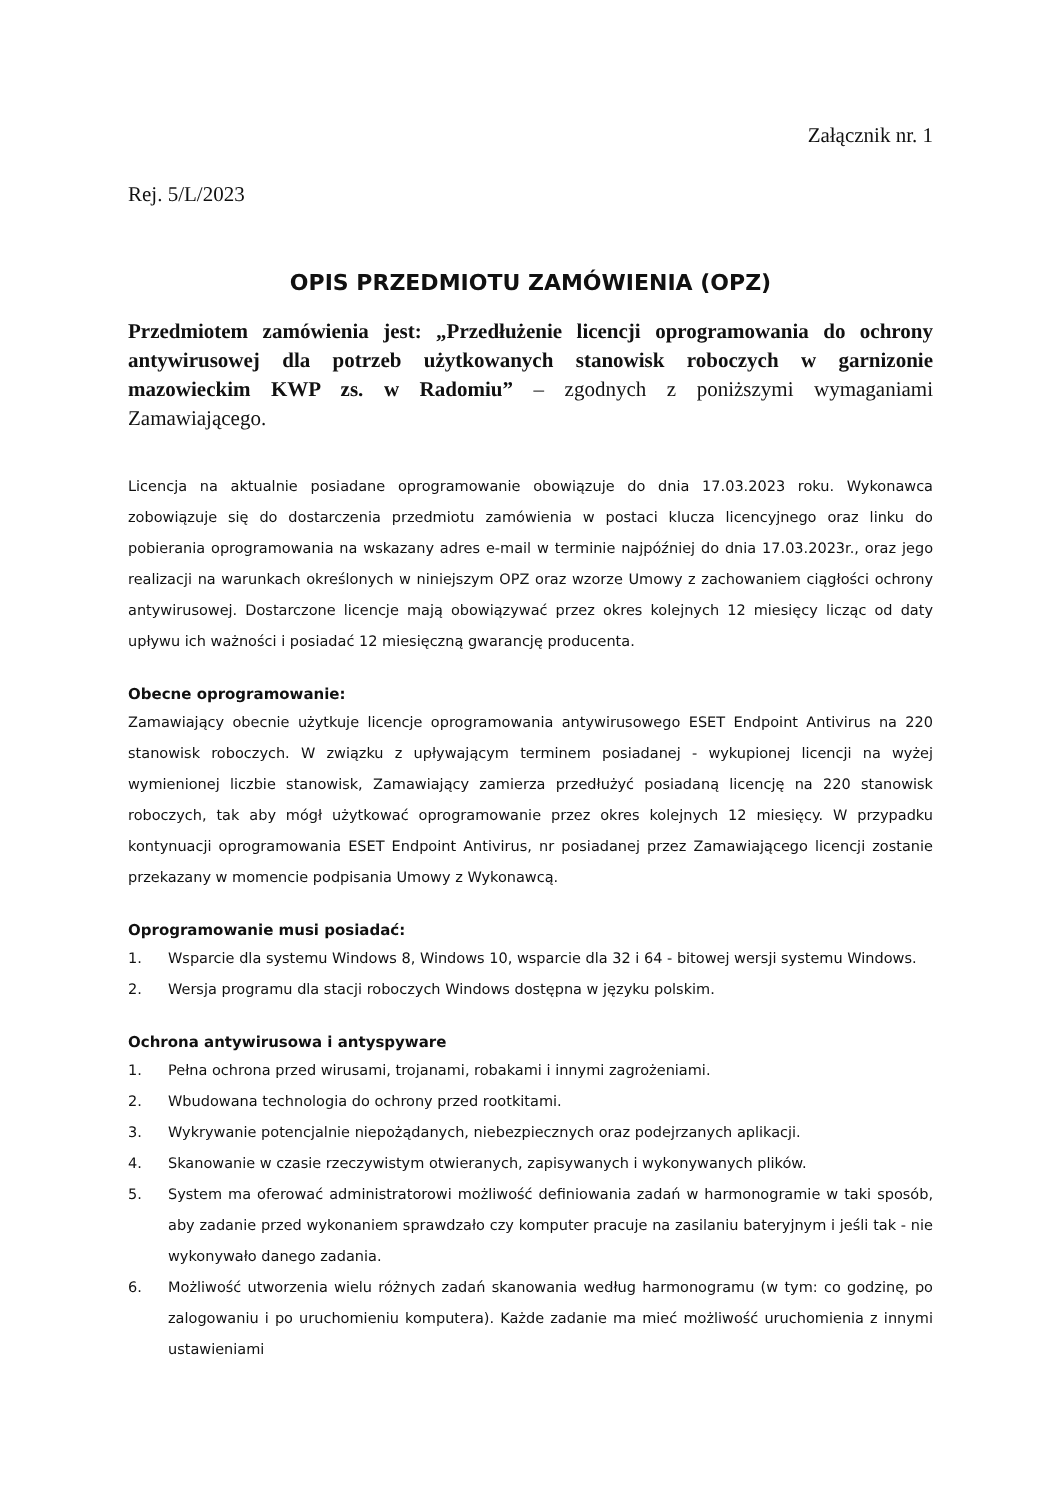Załącznik nr. 1
Rej. 5/L/2023
OPIS PRZEDMIOTU ZAMÓWIENIA (OPZ)
Przedmiotem zamówienia jest: „Przedłużenie licencji oprogramowania do ochrony antywirusowej dla potrzeb użytkowanych stanowisk roboczych w garnizonie mazowieckim KWP zs. w Radomiu” – zgodnych z poniższymi wymaganiami Zamawiającego.
Licencja na aktualnie posiadane oprogramowanie obowiązuje do dnia 17.03.2023 roku. Wykonawca zobowiązuje się do dostarczenia przedmiotu zamówienia w postaci klucza licencyjnego oraz linku do pobierania oprogramowania na wskazany adres e-mail w terminie najpóźniej do dnia 17.03.2023r., oraz jego realizacji na warunkach określonych w niniejszym OPZ oraz wzorze Umowy z zachowaniem ciągłości ochrony antywirusowej. Dostarczone licencje mają obowiązywać przez okres kolejnych 12 miesięcy licząc od daty upływu ich ważności i posiadać 12 miesięczną gwarancję producenta.
Obecne oprogramowanie:
Zamawiający obecnie użytkuje licencje oprogramowania antywirusowego ESET Endpoint Antivirus na 220 stanowisk roboczych. W związku z upływającym terminem posiadanej - wykupionej licencji na wyżej wymienionej liczbie stanowisk, Zamawiający zamierza przedłużyć posiadaną licencję na 220 stanowisk roboczych, tak aby mógł użytkować oprogramowanie przez okres kolejnych 12 miesięcy. W przypadku kontynuacji oprogramowania ESET Endpoint Antivirus, nr posiadanej przez Zamawiającego licencji zostanie przekazany w momencie podpisania Umowy z Wykonawcą.
Oprogramowanie musi posiadać:
1. Wsparcie dla systemu Windows 8, Windows 10, wsparcie dla 32 i 64 - bitowej wersji systemu Windows.
2. Wersja programu dla stacji roboczych Windows dostępna w języku polskim.
Ochrona antywirusowa i antyspyware
1. Pełna ochrona przed wirusami, trojanami, robakami i innymi zagrożeniami.
2. Wbudowana technologia do ochrony przed rootkitami.
3. Wykrywanie potencjalnie niepożądanych, niebezpiecznych oraz podejrzanych aplikacji.
4. Skanowanie w czasie rzeczywistym otwieranych, zapisywanych i wykonywanych plików.
5. System ma oferować administratorowi możliwość definiowania zadań w harmonogramie w taki sposób, aby zadanie przed wykonaniem sprawdzało czy komputer pracuje na zasilaniu bateryjnym i jeśli tak - nie wykonywało danego zadania.
6. Możliwość utworzenia wielu różnych zadań skanowania według harmonogramu (w tym: co godzinę, po zalogowaniu i po uruchomieniu komputera). Każde zadanie ma mieć możliwość uruchomienia z innymi ustawieniami